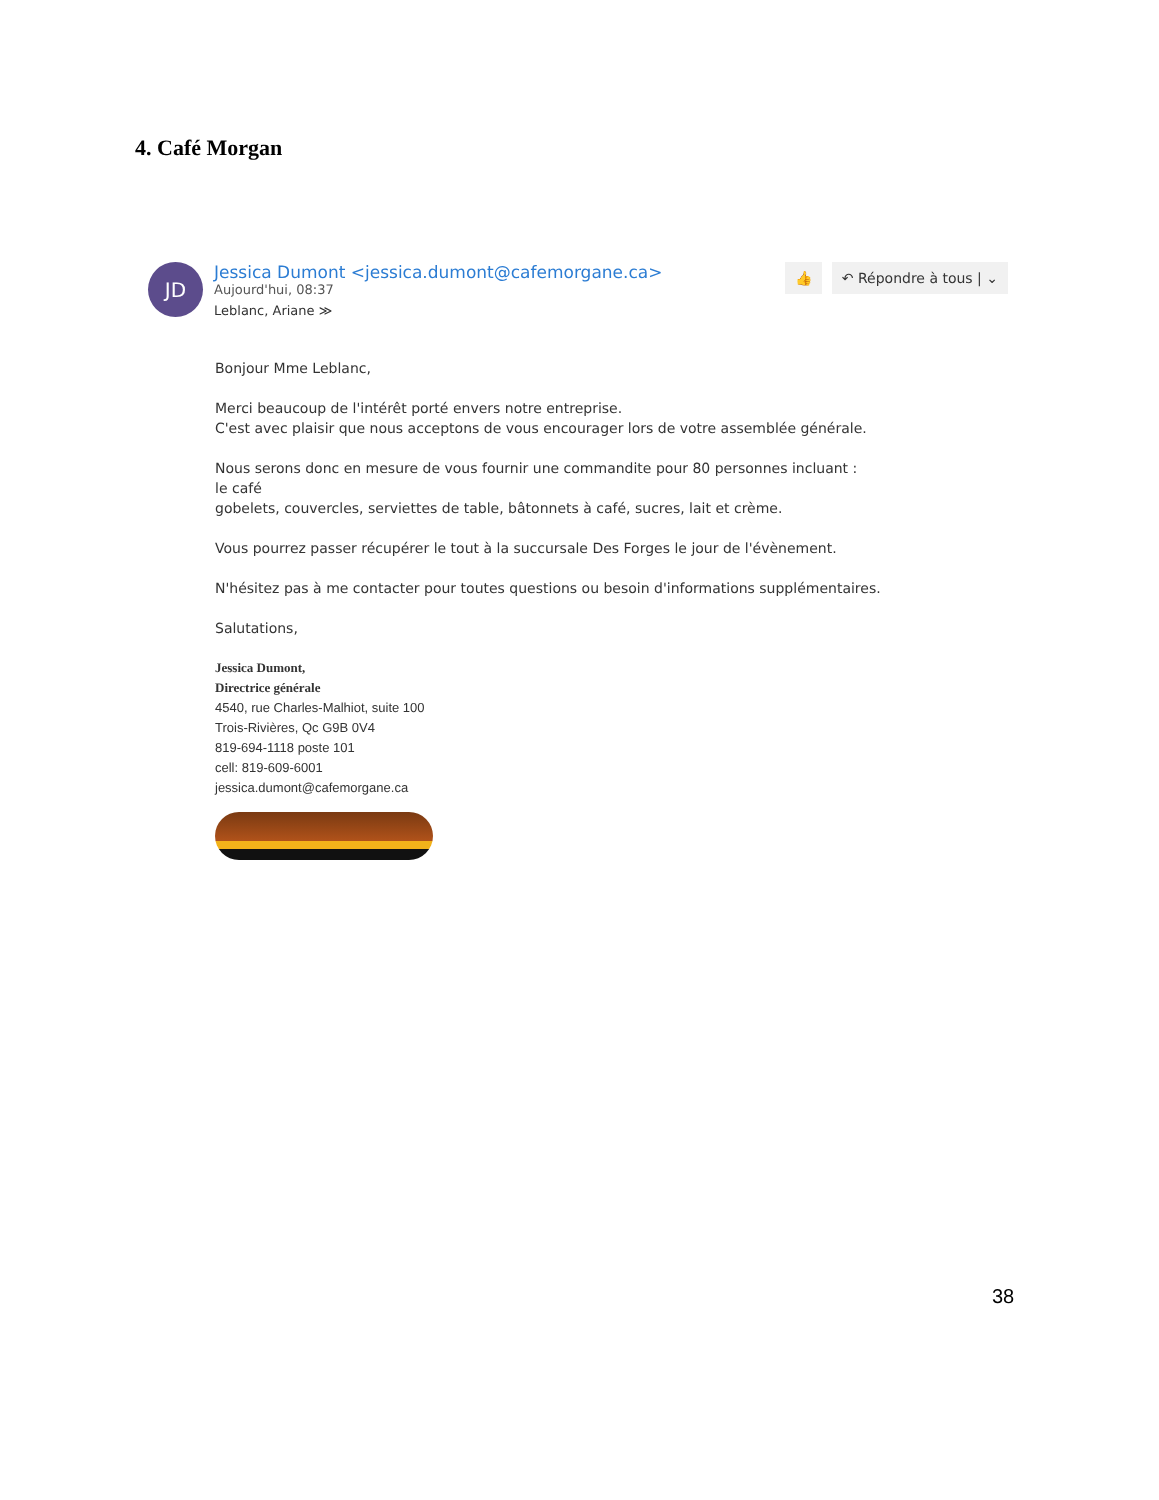4. Café Morgan
JD
Jessica Dumont <jessica.dumont@cafemorgane.ca>
Aujourd'hui, 08:37
Leblanc, Ariane ≫
👍 ↶ Répondre à tous | ⌄
Bonjour Mme Leblanc,
Merci beaucoup de l'intérêt porté envers notre entreprise.
C'est avec plaisir que nous acceptons de vous encourager lors de votre assemblée générale.
Nous serons donc en mesure de vous fournir une commandite pour 80 personnes incluant :
le café
gobelets, couvercles, serviettes de table, bâtonnets à café, sucres, lait et crème.
Vous pourrez passer récupérer le tout à la succursale Des Forges le jour de l'évènement.
N'hésitez pas à me contacter pour toutes questions ou besoin d'informations supplémentaires.
Salutations,
Jessica Dumont,
Directrice générale
4540, rue Charles-Malhiot, suite 100
Trois-Rivières, Qc G9B 0V4
819-694-1118 poste 101
cell: 819-609-6001
jessica.dumont@cafemorgane.ca
38